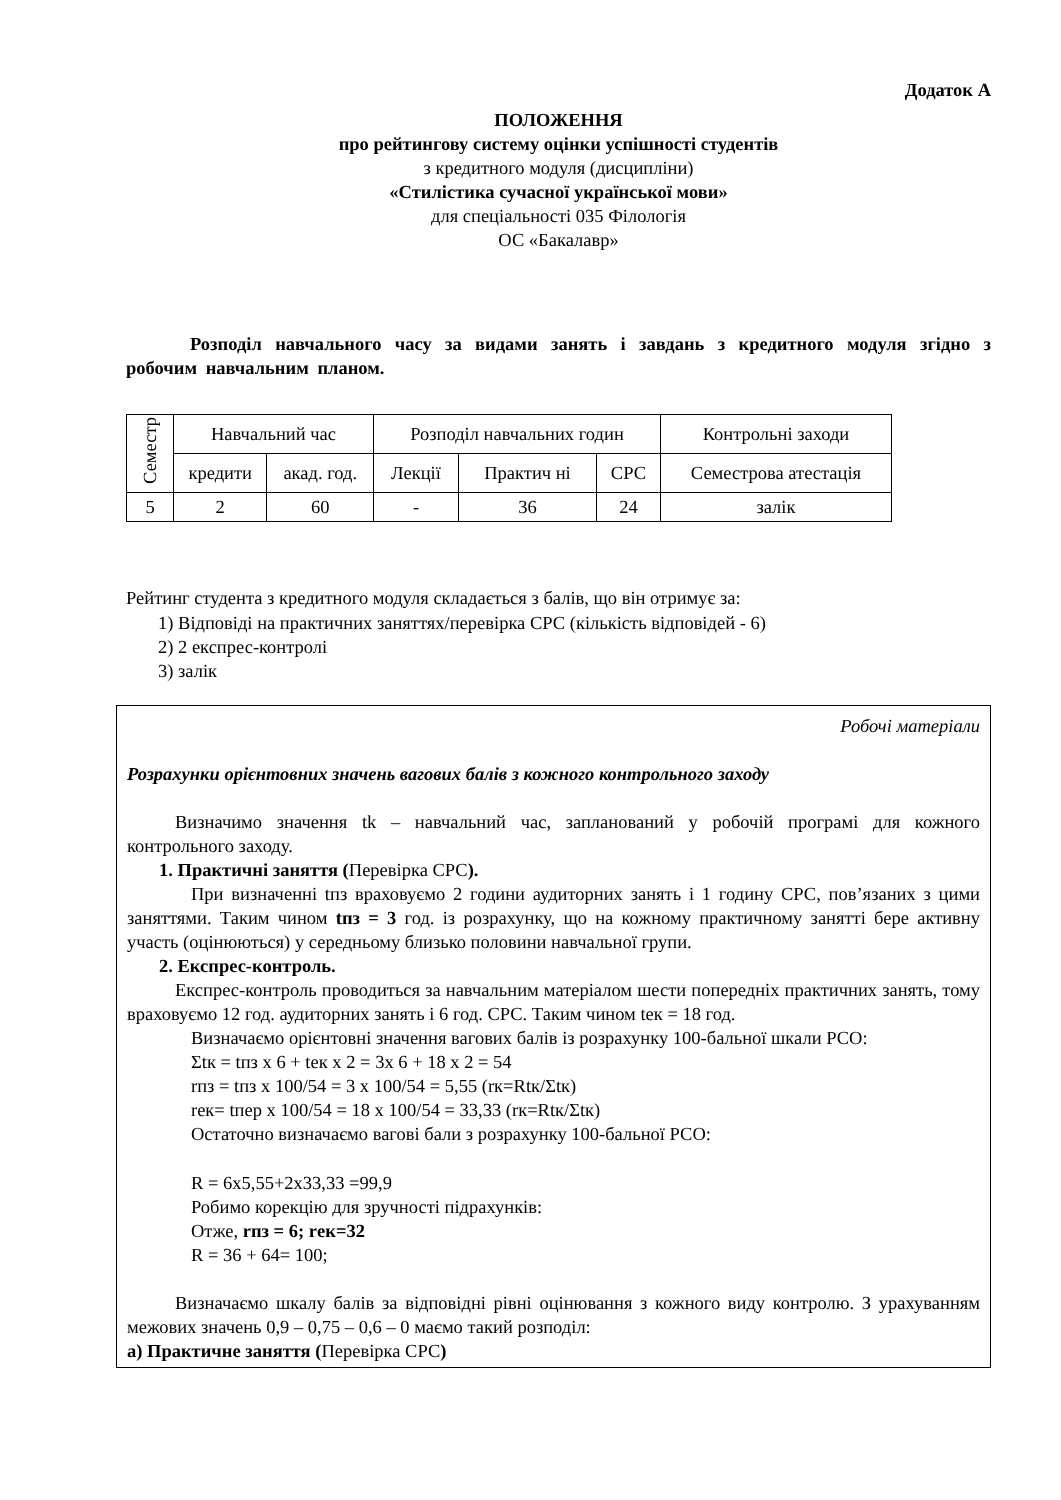Додаток А
ПОЛОЖЕННЯ
про рейтингову систему оцінки успішності студентів
з кредитного модуля (дисципліни)
«Стилістика сучасної української мови»
для спеціальності 035 Філологія
ОС «Бакалавр»
Розподіл навчального часу за видами занять і завдань з кредитного модуля згідно з робочим навчальним планом.
| Семестр | Навчальний час | | Розподіл навчальних годин | | | Контрольні заходи |
| | кредити | акад. год. | Лекції | Практич ні | СРС | Семестрова атестація |
| 5 | 2 | 60 | - | 36 | 24 | залік |
Рейтинг студента з кредитного модуля складається з балів, що він отримує за:
1) Відповіді на практичних заняттях/перевірка СРС (кількість відповідей - 6)
2) 2 експрес-контролі
3) залік
Робочі матеріали
Розрахунки орієнтовних значень вагових балів з кожного контрольного заходу
Визначимо значення tk – навчальний час, запланований у робочій програмі для кожного контрольного заходу.
1. Практичні заняття (Перевірка СРС).
При визначенні tпз враховуємо 2 години аудиторних занять і 1 годину СРС, пов’язаних з цими заняттями. Таким чином tпз = 3 год. із розрахунку, що на кожному практичному занятті бере активну участь (оцінюються) у середньому близько половини навчальної групи.
2. Експрес-контроль.
Експрес-контроль проводиться за навчальним матеріалом шести попередніх практичних занять, тому враховуємо 12 год. аудиторних занять і 6 год. СРС. Таким чином tек = 18 год.
Визначаємо орієнтовні значення вагових балів із розрахунку 100-бальної шкали РСО:
Σtк = tпз x 6 + tек x 2 = 3x 6 + 18 x 2 = 54
rпз = tпз x 100/54 = 3 x 100/54 = 5,55 (rк=Rtк/Σtк)
rек= tпер x 100/54 = 18 x 100/54 = 33,33 (rк=Rtк/Σtк)
Остаточно визначаємо вагові бали з розрахунку 100-бальної РСО:
R = 6x5,55+2x33,33 =99,9
Робимо корекцію для зручності підрахунків:
Отже, rпз = 6; rек=32
R = 36 + 64= 100;
Визначаємо шкалу балів за відповідні рівні оцінювання з кожного виду контролю. З урахуванням межових значень 0,9 – 0,75 – 0,6 – 0 маємо такий розподіл:
а) Практичне заняття (Перевірка СРС)